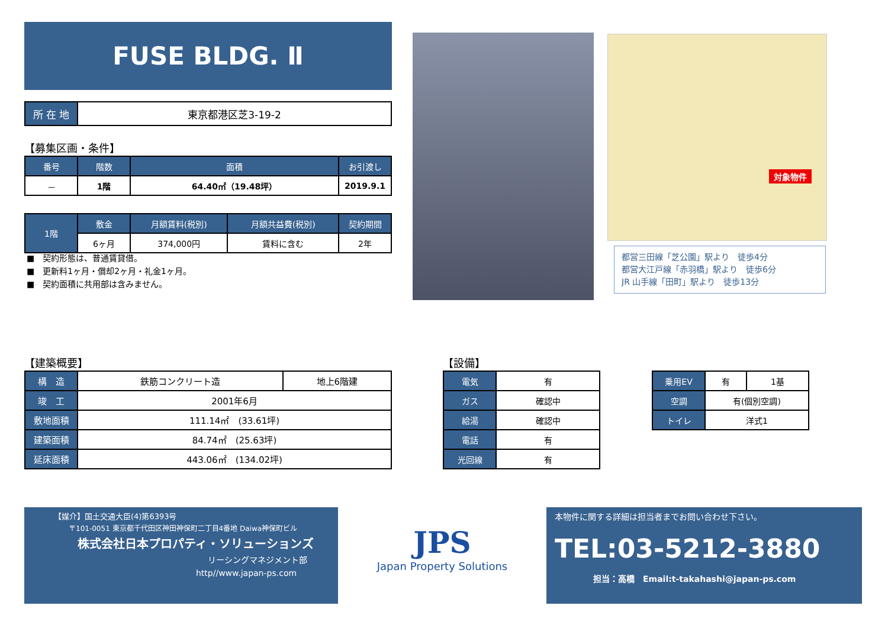FUSE BLDG. Ⅱ
| 所 在 地 | 東京都港区芝3-19-2 |
【募集区画・条件】
| 番号 | 階数 | 面積 | お引渡し |
| --- | --- | --- | --- |
| － | 1階 | 64.40㎡（19.48坪） | 2019.9.1 |
| 1階 | 敷金 | 月額賃料(税別) | 月額共益費(税別) | 契約期間 |
| --- | --- | --- | --- | --- |
| | 6ヶ月 | 374,000円 | 賃料に含む | 2年 |
■　契約形態は、普通賃貸借。
■　更新料1ヶ月・償却2ヶ月・礼金1ヶ月。
■　契約面積に共用部は含みません。
対象物件
都営三田線「芝公園」駅より　徒歩4分
都営大江戸線「赤羽橋」駅より　徒歩6分
JR 山手線「田町」駅より　徒歩13分
【建築概要】
| 構 造 | 鉄筋コンクリート造 | 地上6階建 |
| 竣 工 | 2001年6月 | |
| 敷地面積 | 111.14㎡ (33.61坪) | |
| 建築面積 | 84.74㎡ (25.63坪) | |
| 延床面積 | 443.06㎡ (134.02坪) | |
【設備】
| 電気 | 有 |
| ガス | 確認中 |
| 給湯 | 確認中 |
| 電話 | 有 |
| 光回線 | 有 |
| 乗用EV | 有 | 1基 |
| 空調 | 有(個別空調) | |
| トイレ | 洋式1 | |
【媒介】国土交通大臣(4)第6393号
〒101-0051 東京都千代田区神田神保町二丁目4番地 Daiwa神保町ビル
株式会社日本プロパティ・ソリューションズ
リーシングマネジメント部
http//www.japan-ps.com
JPS
Japan Property Solutions
本物件に関する詳細は担当者までお問い合わせ下さい。
TEL:03-5212-3880
担当：高橋　Email:t-takahashi@japan-ps.com